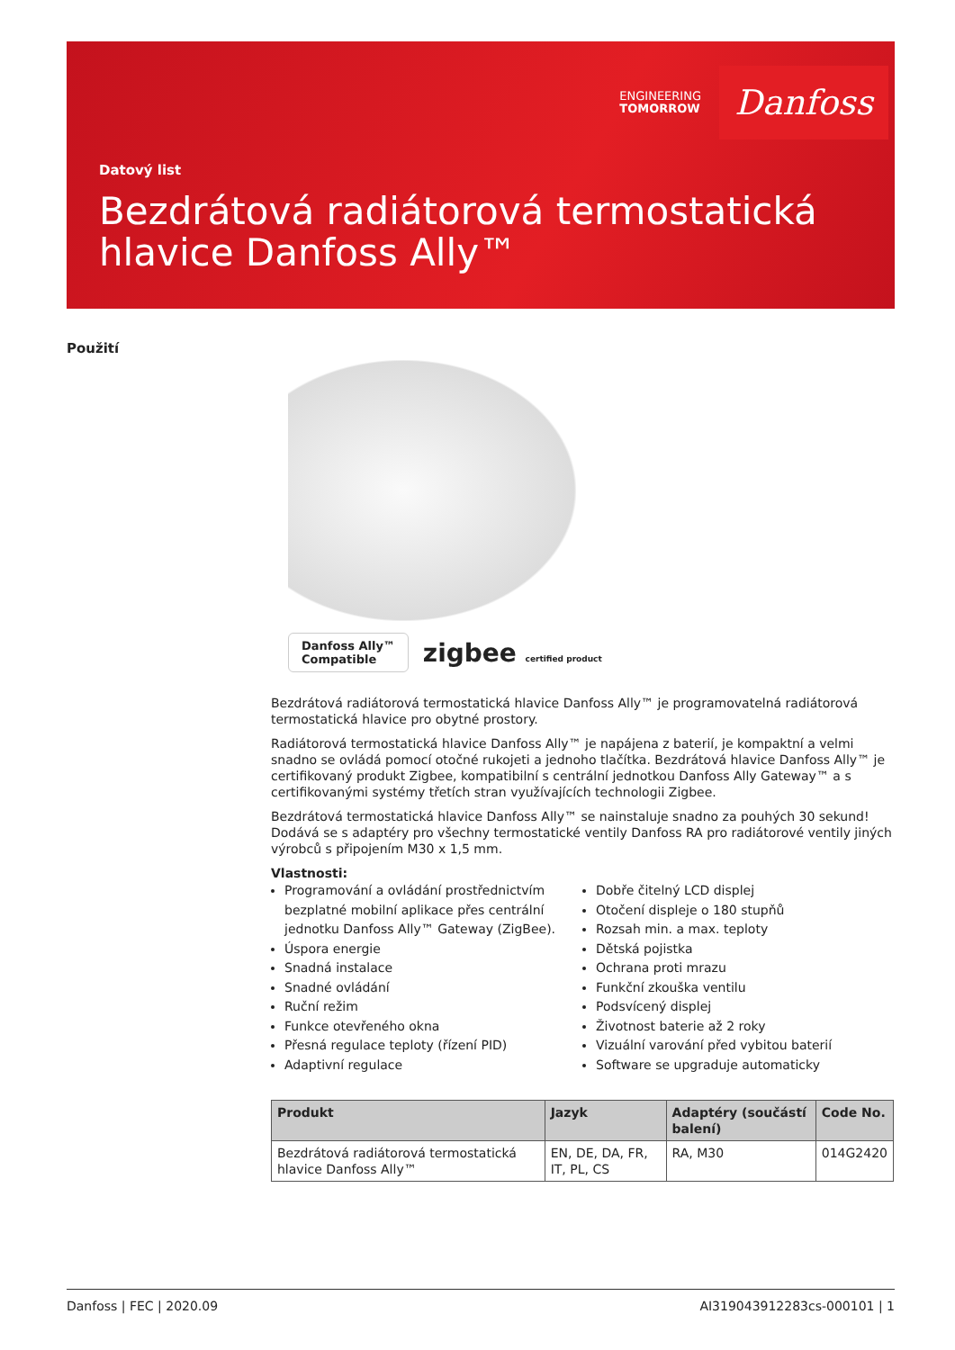ENGINEERING
TOMORROW
Danfoss
Datový list
Bezdrátová radiátorová termostatická hlavice Danfoss Ally™
Použití
Danfoss Ally™
Compatible
zigbee certified product
Bezdrátová radiátorová termostatická hlavice Danfoss Ally™ je programovatelná radiátorová termostatická hlavice pro obytné prostory.
Radiátorová termostatická hlavice Danfoss Ally™ je napájena z baterií, je kompaktní a velmi snadno se ovládá pomocí otočné rukojeti a jednoho tlačítka. Bezdrátová hlavice Danfoss Ally™ je certifikovaný produkt Zigbee, kompatibilní s centrální jednotkou Danfoss Ally Gateway™ a s certifikovanými systémy třetích stran využívajících technologii Zigbee.
Bezdrátová termostatická hlavice Danfoss Ally™ se nainstaluje snadno za pouhých 30 sekund! Dodává se s adaptéry pro všechny termostatické ventily Danfoss RA pro radiátorové ventily jiných výrobců s připojením M30 x 1,5 mm.
Vlastnosti:
Programování a ovládání prostřednictvím bezplatné mobilní aplikace přes centrální jednotku Danfoss Ally™ Gateway (ZigBee).
Úspora energie
Snadná instalace
Snadné ovládání
Ruční režim
Funkce otevřeného okna
Přesná regulace teploty (řízení PID)
Adaptivní regulace
Dobře čitelný LCD displej
Otočení displeje o 180 stupňů
Rozsah min. a max. teploty
Dětská pojistka
Ochrana proti mrazu
Funkční zkouška ventilu
Podsvícený displej
Životnost baterie až 2 roky
Vizuální varování před vybitou baterií
Software se upgraduje automaticky
| Produkt | Jazyk | Adaptéry (součástí balení) | Code No. |
| --- | --- | --- | --- |
| Bezdrátová radiátorová termostatická hlavice Danfoss Ally™ | EN, DE, DA, FR, IT, PL, CS | RA, M30 | 014G2420 |
Danfoss | FEC | 2020.09 AI319043912283cs-000101 | 1